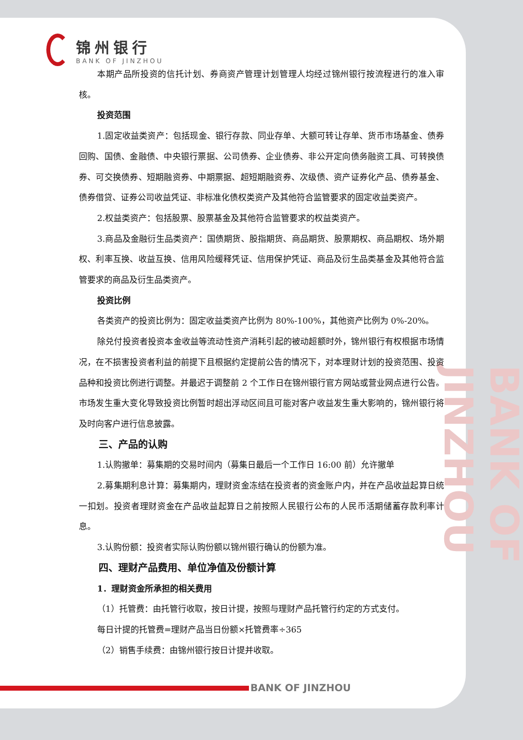BANK OF JINZHOU
锦州银行
BANK OF JINZHOU
本期产品所投资的信托计划、券商资产管理计划管理人均经过锦州银行按流程进行的准入审核。
投资范围
1.固定收益类资产：包括现金、银行存款、同业存单、大额可转让存单、货币市场基金、债券回购、国债、金融债、中央银行票据、公司债券、企业债券、非公开定向债务融资工具、可转换债券、可交换债券、短期融资券、中期票据、超短期融资券、次级债、资产证券化产品、债券基金、债券借贷、证券公司收益凭证、非标准化债权类资产及其他符合监管要求的固定收益类资产。
2.权益类资产：包括股票、股票基金及其他符合监管要求的权益类资产。
3.商品及金融衍生品类资产：国债期货、股指期货、商品期货、股票期权、商品期权、场外期权、利率互换、收益互换、信用风险缓释凭证、信用保护凭证、商品及衍生品类基金及其他符合监管要求的商品及衍生品类资产。
投资比例
各类资产的投资比例为：固定收益类资产比例为 80%-100%，其他资产比例为 0%-20%。
除兑付投资者投资本金收益等流动性资产消耗引起的被动超额时外，锦州银行有权根据市场情况，在不损害投资者利益的前提下且根据约定提前公告的情况下，对本理财计划的投资范围、投资品种和投资比例进行调整。并最迟于调整前 2 个工作日在锦州银行官方网站或营业网点进行公告。市场发生重大变化导致投资比例暂时超出浮动区间且可能对客户收益发生重大影响的，锦州银行将及时向客户进行信息披露。
三、产品的认购
1.认购撤单：募集期的交易时间内（募集日最后一个工作日 16:00 前）允许撤单
2.募集期利息计算：募集期内，理财资金冻结在投资者的资金账户内，并在产品收益起算日统一扣划。投资者理财资金在产品收益起算日之前按照人民银行公布的人民币活期储蓄存款利率计息。
3.认购份额：投资者实际认购份额以锦州银行确认的份额为准。
四、理财产品费用、单位净值及份额计算
1．理财资金所承担的相关费用
（1）托管费：由托管行收取，按日计提，按照与理财产品托管行约定的方式支付。
每日计提的托管费=理财产品当日份额×托管费率÷365
（2）销售手续费：由锦州银行按日计提并收取。
BANK OF JINZHOU